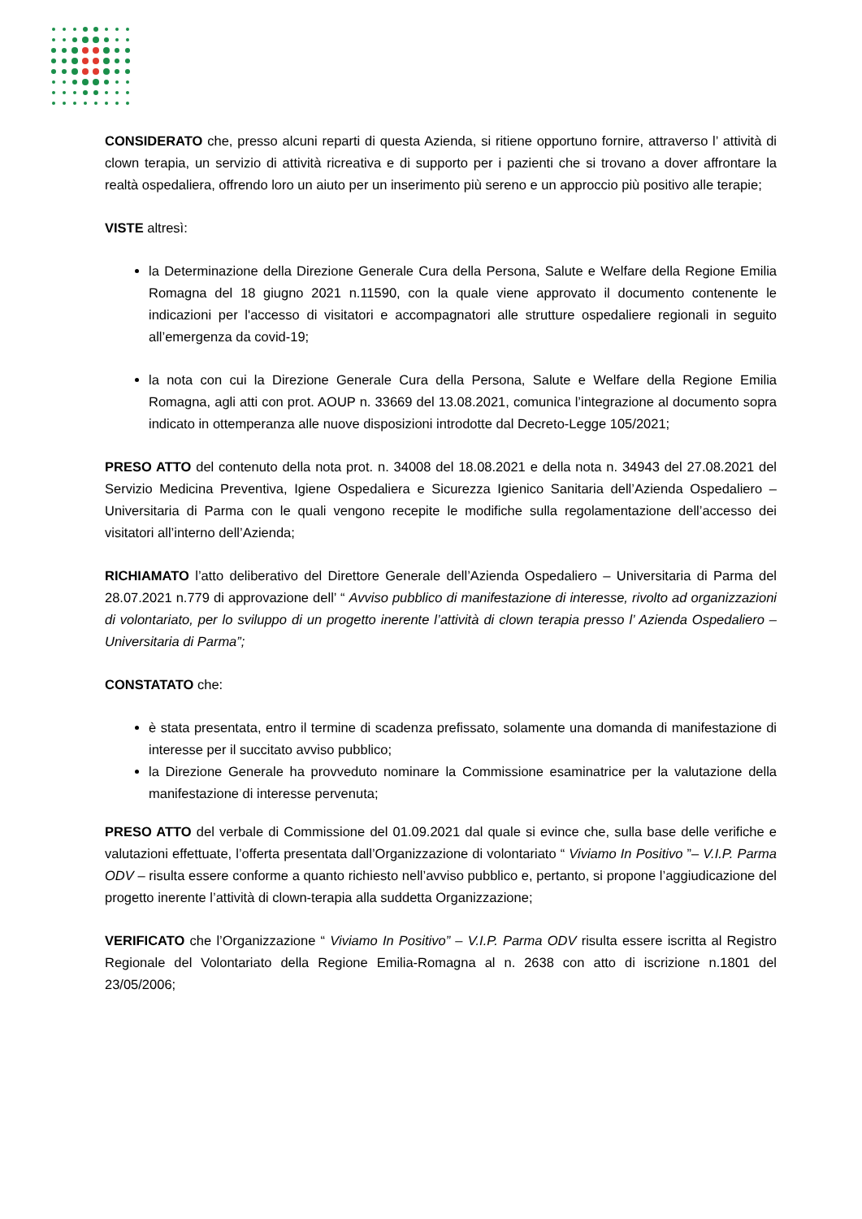CONSIDERATO che, presso alcuni reparti di questa Azienda, si ritiene opportuno fornire, attraverso l’ attività di clown terapia, un servizio di attività ricreativa e di supporto per i pazienti che si trovano a dover affrontare la realtà ospedaliera, offrendo loro un aiuto per un inserimento più sereno e un approccio più positivo alle terapie;
VISTE altresì:
la Determinazione della Direzione Generale Cura della Persona, Salute e Welfare della Regione Emilia Romagna del 18 giugno 2021 n.11590, con la quale viene approvato il documento contenente le indicazioni per l'accesso di visitatori e accompagnatori alle strutture ospedaliere regionali in seguito all’emergenza da covid-19;
la nota con cui la Direzione Generale Cura della Persona, Salute e Welfare della Regione Emilia Romagna, agli atti con prot. AOUP n. 33669 del 13.08.2021, comunica l’integrazione al documento sopra indicato in ottemperanza alle nuove disposizioni introdotte dal Decreto-Legge 105/2021;
PRESO ATTO del contenuto della nota prot. n. 34008 del 18.08.2021 e della nota n. 34943 del 27.08.2021 del Servizio Medicina Preventiva, Igiene Ospedaliera e Sicurezza Igienico Sanitaria dell’Azienda Ospedaliero – Universitaria di Parma con le quali vengono recepite le modifiche sulla regolamentazione dell’accesso dei visitatori all’interno dell’Azienda;
RICHIAMATO l’atto deliberativo del Direttore Generale dell’Azienda Ospedaliero – Universitaria di Parma del 28.07.2021 n.779 di approvazione dell’ “ Avviso pubblico di manifestazione di interesse, rivolto ad organizzazioni di volontariato, per lo sviluppo di un progetto inerente l’attività di clown terapia presso l’ Azienda Ospedaliero – Universitaria di Parma”;
CONSTATATO che:
è stata presentata, entro il termine di scadenza prefissato, solamente una domanda di manifestazione di interesse per il succitato avviso pubblico;
la Direzione Generale ha provveduto nominare la Commissione esaminatrice per la valutazione della manifestazione di interesse pervenuta;
PRESO ATTO del verbale di Commissione del 01.09.2021 dal quale si evince che, sulla base delle verifiche e valutazioni effettuate, l’offerta presentata dall’Organizzazione di volontariato “ Viviamo In Positivo ”– V.I.P. Parma ODV – risulta essere conforme a quanto richiesto nell’avviso pubblico e, pertanto, si propone l’aggiudicazione del progetto inerente l’attività di clown-terapia alla suddetta Organizzazione;
VERIFICATO che l’Organizzazione “ Viviamo In Positivo” – V.I.P. Parma ODV risulta essere iscritta al Registro Regionale del Volontariato della Regione Emilia-Romagna al n. 2638 con atto di iscrizione n.1801 del 23/05/2006;